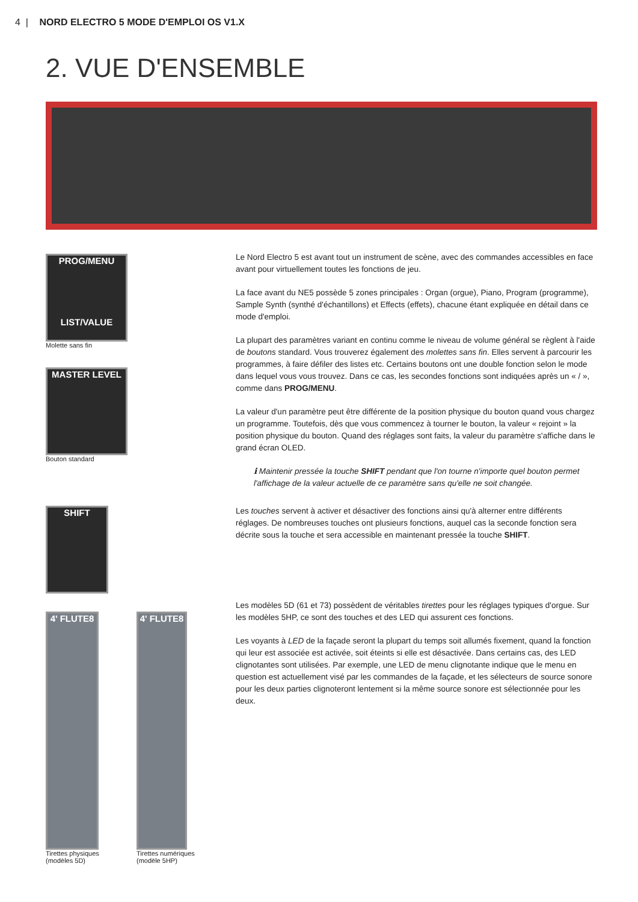4 | NORD ELECTRO 5 MODE D'EMPLOI OS V1.X
2. VUE D'ENSEMBLE
PROG/MENU
LIST/VALUE
Molette sans fin
MASTER LEVEL
Bouton standard
SHIFT
4' FLUTE8
Tirettes physiques (modèles 5D)
4' FLUTE8
Tirettes numériques (modèle 5HP)
Le Nord Electro 5 est avant tout un instrument de scène, avec des commandes accessibles en face avant pour virtuellement toutes les fonctions de jeu.
La face avant du NE5 possède 5 zones principales : Organ (orgue), Piano, Program (programme), Sample Synth (synthé d'échantillons) et Effects (effets), chacune étant expliquée en détail dans ce mode d'emploi.
La plupart des paramètres variant en continu comme le niveau de volume général se règlent à l'aide de boutons standard. Vous trouverez également des molettes sans fin. Elles servent à parcourir les programmes, à faire défiler des listes etc. Certains boutons ont une double fonction selon le mode dans lequel vous vous trouvez. Dans ce cas, les secondes fonctions sont indiquées après un « / », comme dans PROG/MENU.
La valeur d'un paramètre peut être différente de la position physique du bouton quand vous chargez un programme. Toutefois, dès que vous commencez à tourner le bouton, la valeur « rejoint » la position physique du bouton. Quand des réglages sont faits, la valeur du paramètre s'affiche dans le grand écran OLED.
ℹ Maintenir pressée la touche SHIFT pendant que l'on tourne n'importe quel bouton permet l'affichage de la valeur actuelle de ce paramètre sans qu'elle ne soit changée.
Les touches servent à activer et désactiver des fonctions ainsi qu'à alterner entre différents réglages. De nombreuses touches ont plusieurs fonctions, auquel cas la seconde fonction sera décrite sous la touche et sera accessible en maintenant pressée la touche SHIFT.
Les modèles 5D (61 et 73) possèdent de véritables tirettes pour les réglages typiques d'orgue. Sur les modèles 5HP, ce sont des touches et des LED qui assurent ces fonctions.
Les voyants à LED de la façade seront la plupart du temps soit allumés fixement, quand la fonction qui leur est associée est activée, soit éteints si elle est désactivée. Dans certains cas, des LED clignotantes sont utilisées. Par exemple, une LED de menu clignotante indique que le menu en question est actuellement visé par les commandes de la façade, et les sélecteurs de source sonore pour les deux parties clignoteront lentement si la même source sonore est sélectionnée pour les deux.